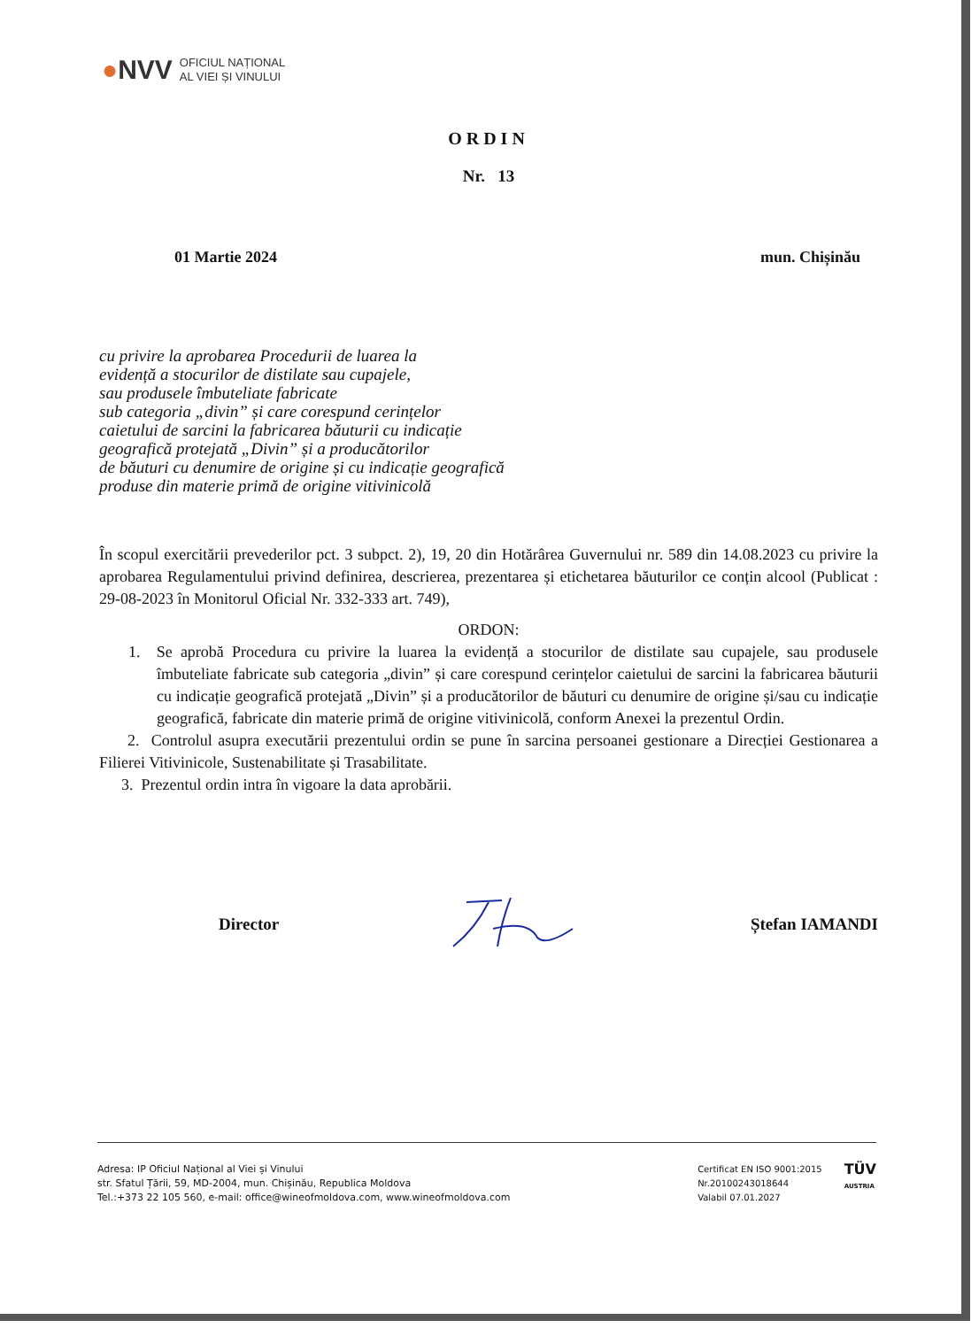●NVV
OFICIUL NAȚIONAL
AL VIEI ȘI VINULUI
ORDIN
Nr. 13
01 Martie 2024 mun. Chișinău
cu privire la aprobarea Procedurii de luarea la
evidență a stocurilor de distilate sau cupajele,
sau produsele îmbuteliate fabricate
sub categoria „divin” și care corespund cerințelor
caietului de sarcini la fabricarea băuturii cu indicație
geografică protejată „Divin” și a producătorilor
de băuturi cu denumire de origine și cu indicație geografică
produse din materie primă de origine vitivinicolă
În scopul exercitării prevederilor pct. 3 subpct. 2), 19, 20 din Hotărârea Guvernului nr. 589 din 14.08.2023 cu privire la aprobarea Regulamentului privind definirea, descrierea, prezentarea și etichetarea băuturilor ce conțin alcool (Publicat : 29-08-2023 în Monitorul Oficial Nr. 332-333 art. 749),
ORDON:
1. Se aprobă Procedura cu privire la luarea la evidență a stocurilor de distilate sau cupajele, sau produsele îmbuteliate fabricate sub categoria „divin” și care corespund cerințelor caietului de sarcini la fabricarea băuturii cu indicație geografică protejată „Divin” și a producătorilor de băuturi cu denumire de origine și/sau cu indicație geografică, fabricate din materie primă de origine vitivinicolă, conform Anexei la prezentul Ordin.
2. Controlul asupra executării prezentului ordin se pune în sarcina persoanei gestionare a Direcției Gestionarea a Filierei Vitivinicole, Sustenabilitate și Trasabilitate.
3. Prezentul ordin intra în vigoare la data aprobării.
Director Ștefan IAMANDI
Adresa: IP Oficiul Național al Viei și Vinului
str. Sfatul Țării, 59, MD-2004, mun. Chișinău, Republica Moldova
Tel.:+373 22 105 560, e-mail: office@wineofmoldova.com, www.wineofmoldova.com
Certificat EN ISO 9001:2015
Nr.20100243018644
Valabil 07.01.2027
TÜV
AUSTRIA